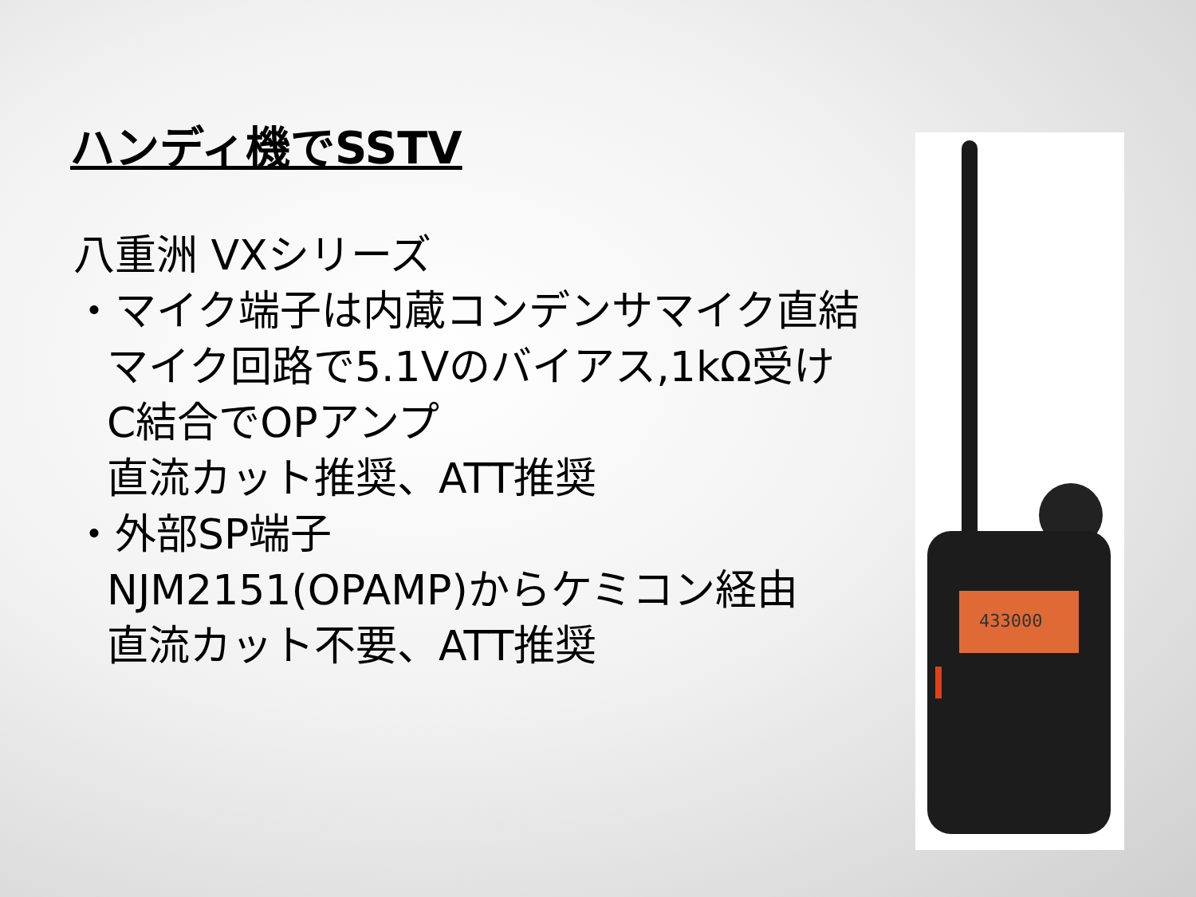ハンディ機でSSTV
八重洲 VXシリーズ
・マイク端子は内蔵コンデンサマイク直結
マイク回路で5.1Vのバイアス,1kΩ受け
C結合でOPアンプ
直流カット推奨、ATT推奨
・外部SP端子
NJM2151(OPAMP)からケミコン経由
直流カット不要、ATT推奨
433000